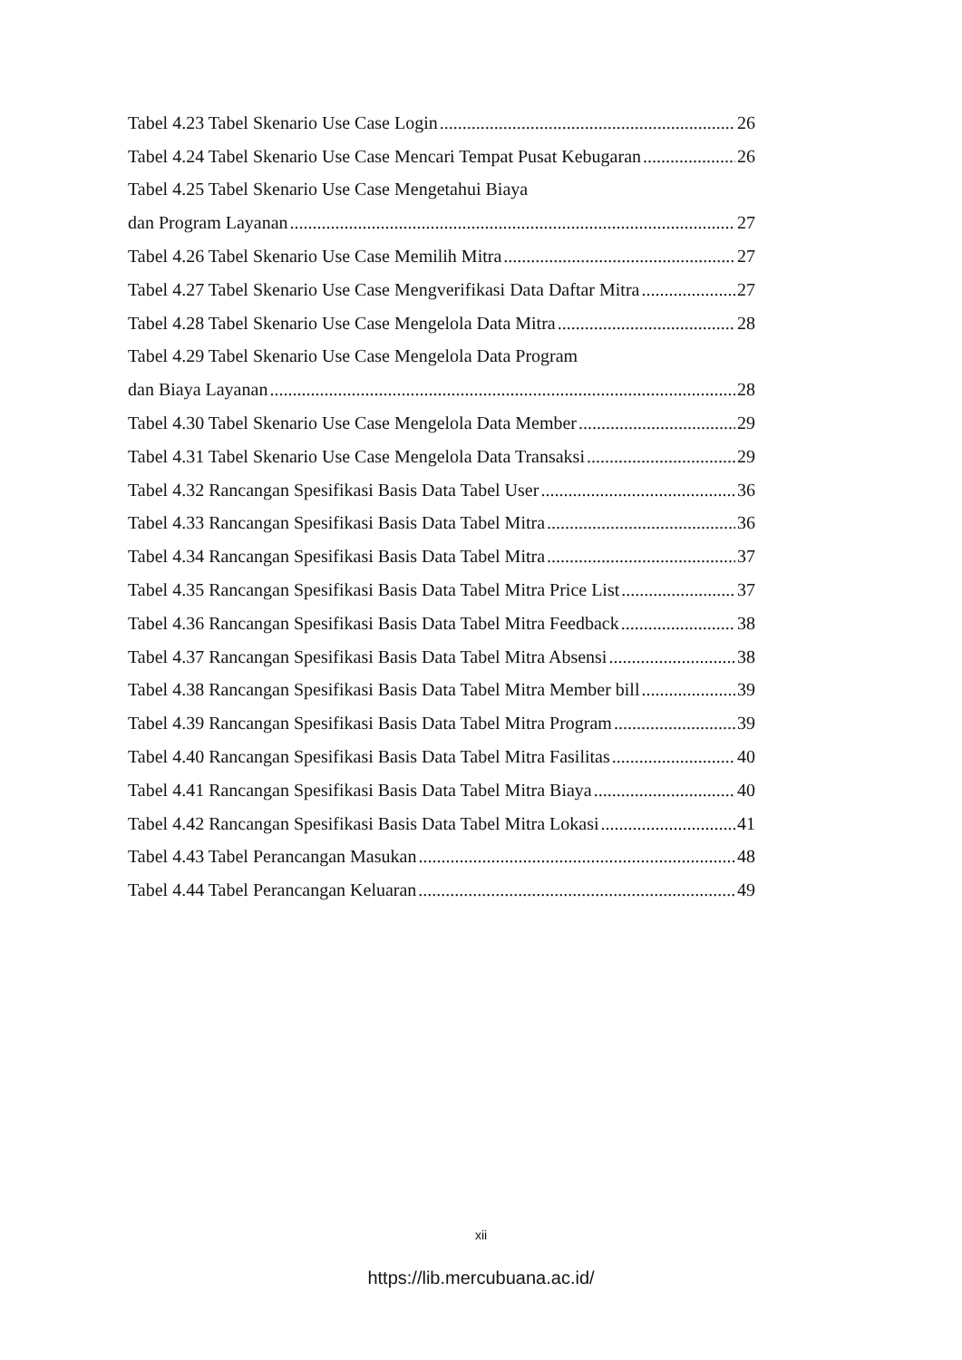Tabel 4.23 Tabel Skenario Use Case Login 26
Tabel 4.24 Tabel Skenario Use Case Mencari Tempat Pusat Kebugaran 26
Tabel 4.25 Tabel Skenario Use Case Mengetahui Biaya
dan Program Layanan 27
Tabel 4.26 Tabel Skenario Use Case Memilih Mitra 27
Tabel 4.27 Tabel Skenario Use Case Mengverifikasi Data Daftar Mitra 27
Tabel 4.28 Tabel Skenario Use Case Mengelola Data Mitra 28
Tabel 4.29 Tabel Skenario Use Case Mengelola Data Program
dan Biaya Layanan 28
Tabel 4.30 Tabel Skenario Use Case Mengelola Data Member 29
Tabel 4.31 Tabel Skenario Use Case Mengelola Data Transaksi 29
Tabel 4.32 Rancangan Spesifikasi Basis Data Tabel User 36
Tabel 4.33 Rancangan Spesifikasi Basis Data Tabel Mitra 36
Tabel 4.34 Rancangan Spesifikasi Basis Data Tabel Mitra 37
Tabel 4.35 Rancangan Spesifikasi Basis Data Tabel Mitra Price List 37
Tabel 4.36 Rancangan Spesifikasi Basis Data Tabel Mitra Feedback 38
Tabel 4.37 Rancangan Spesifikasi Basis Data Tabel Mitra Absensi 38
Tabel 4.38 Rancangan Spesifikasi Basis Data Tabel Mitra Member bill 39
Tabel 4.39 Rancangan Spesifikasi Basis Data Tabel Mitra Program 39
Tabel 4.40 Rancangan Spesifikasi Basis Data Tabel Mitra Fasilitas 40
Tabel 4.41 Rancangan Spesifikasi Basis Data Tabel Mitra Biaya 40
Tabel 4.42 Rancangan Spesifikasi Basis Data Tabel Mitra Lokasi 41
Tabel 4.43 Tabel Perancangan Masukan 48
Tabel 4.44 Tabel Perancangan Keluaran 49
xii
https://lib.mercubuana.ac.id/